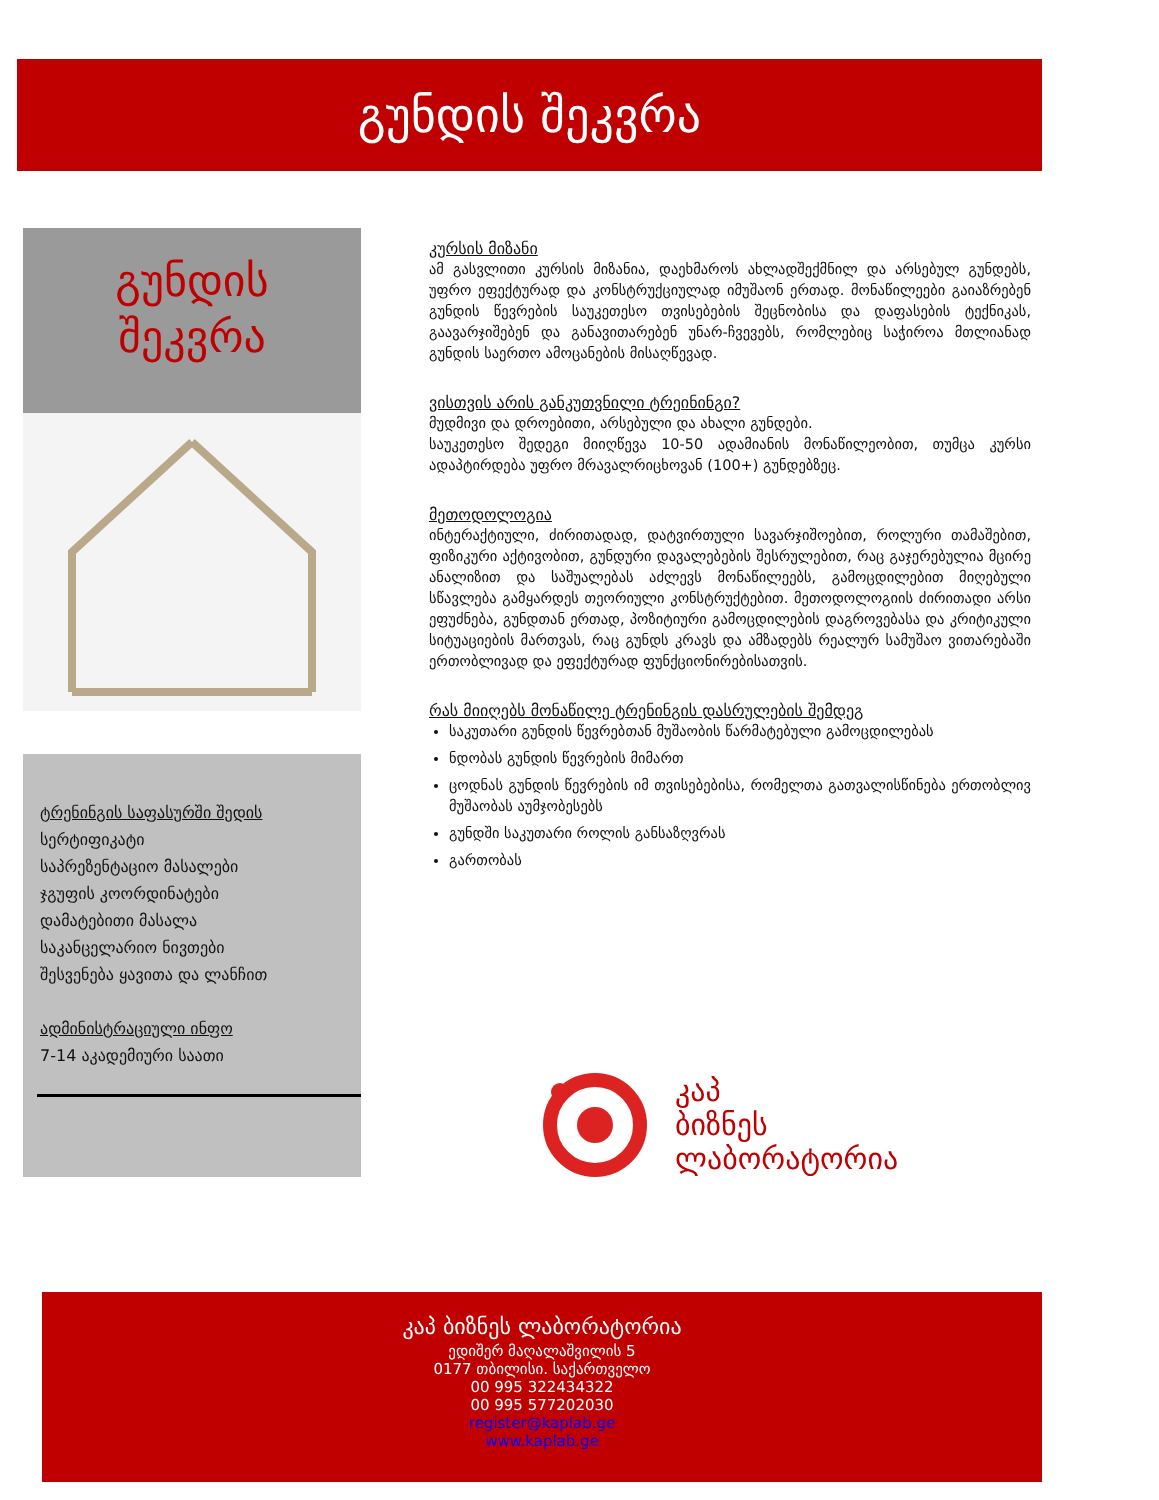გუნდის შეკვრა
გუნდის
შეკვრა
ტრენინგის საფასურში შედის
სერტიფიკატი
საპრეზენტაციო მასალები
ჯგუფის კოორდინატები
დამატებითი მასალა
საკანცელარიო ნივთები
შესვენება ყავითა და ლანჩით
ადმინისტრაციული ინფო
7-14 აკადემიური საათი
კურსის მიზანი
ამ გასვლითი კურსის მიზანია, დაეხმაროს ახლადშექმნილ და არსებულ გუნდებს, უფრო ეფექტურად და კონსტრუქციულად იმუშაონ ერთად. მონაწილეები გაიაზრებენ გუნდის წევრების საუკეთესო თვისებების შეცნობისა და დაფასების ტექნიკას, გაავარჯიშებენ და განავითარებენ უნარ-ჩვევებს, რომლებიც საჭიროა მთლიანად გუნდის საერთო ამოცანების მისაღწევად.
ვისთვის არის განკუთვნილი ტრეინინგი?
მუდმივი და დროებითი, არსებული და ახალი გუნდები.
საუკეთესო შედეგი მიიღწევა 10-50 ადამიანის მონაწილეობით, თუმცა კურსი ადაპტირდება უფრო მრავალრიცხოვან (100+) გუნდებზეც.
მეთოდოლოგია
ინტერაქტიული, ძირითადად, დატვირთული სავარჯიშოებით, როლური თამაშებით, ფიზიკური აქტივობით, გუნდური დავალებების შესრულებით, რაც გაჯერებულია მცირე ანალიზით და საშუალებას აძლევს მონაწილეებს, გამოცდილებით მიღებული სწავლება გამყარდეს თეორიული კონსტრუქტებით. მეთოდოლოგიის ძირითადი არსი ეფუძნება, გუნდთან ერთად, პოზიტიური გამოცდილების დაგროვებასა და კრიტიკული სიტუაციების მართვას, რაც გუნდს კრავს და ამზადებს რეალურ სამუშაო ვითარებაში ერთობლივად და ეფექტურად ფუნქციონირებისათვის.
რას მიიღებს მონაწილე ტრენინგის დასრულების შემდეგ
საკუთარი გუნდის წევრებთან მუშაობის წარმატებული გამოცდილებას
ნდობას გუნდის წევრების მიმართ
ცოდნას გუნდის წევრების იმ თვისებებისა, რომელთა გათვალისწინება ერთობლივ მუშაობას აუმჯობესებს
გუნდში საკუთარი როლის განსაზღვრას
გართობას
კაპ
ბიზნეს
ლაბორატორია
კაპ ბიზნეს ლაბორატორია
ედიშერ მაღალაშვილის 5
0177 თბილისი. საქართველო
00 995 322434322
00 995 577202030
register@kaplab.ge
www.kaplab.ge